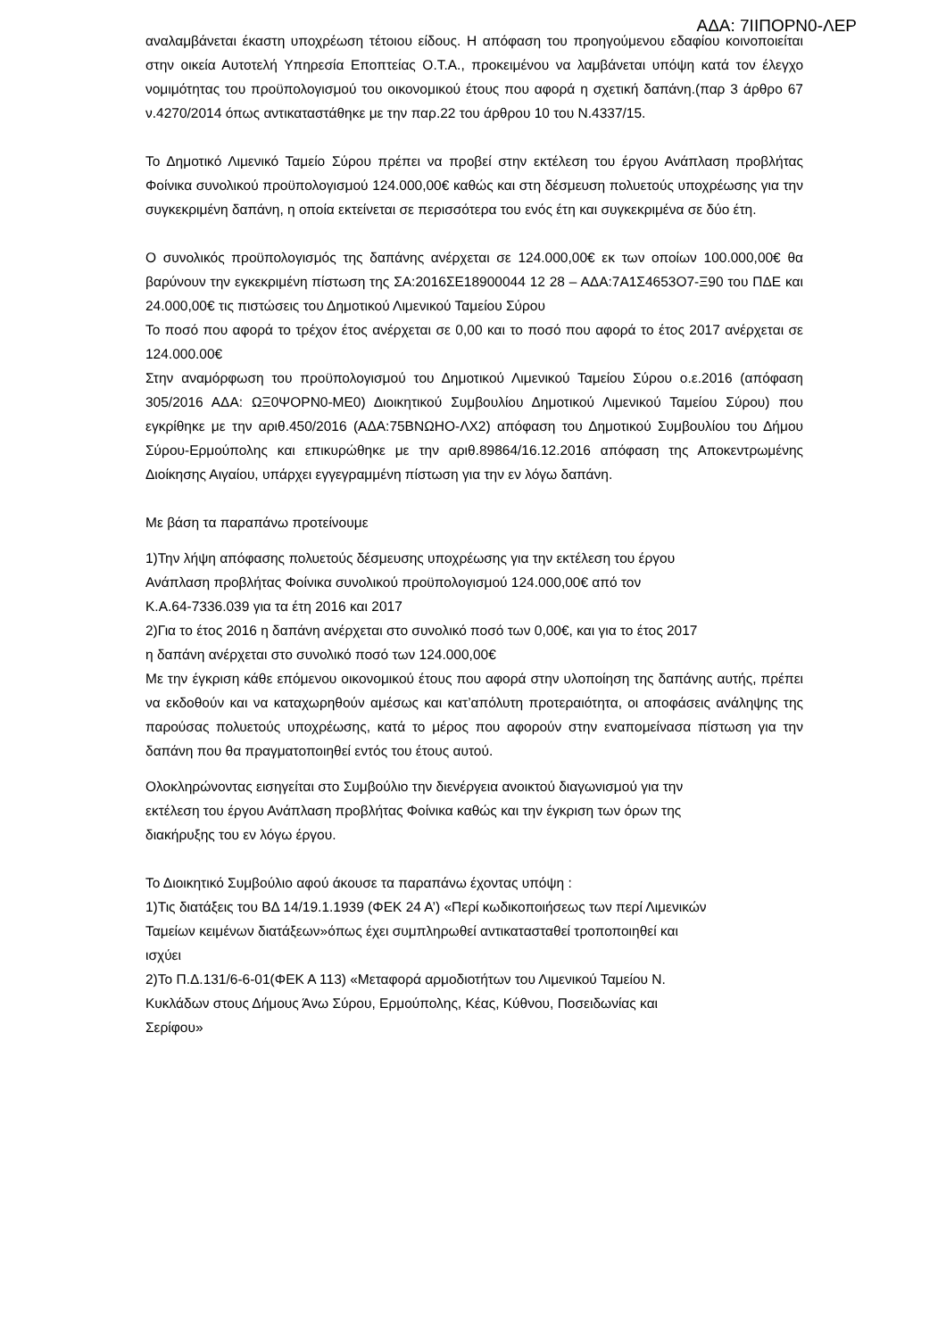ΑΔΑ: 7ΙΙΠΟΡΝ0-ΛΕΡ
αναλαμβάνεται έκαστη υποχρέωση τέτοιου είδους. Η απόφαση του προηγούμενου εδαφίου κοινοποιείται στην οικεία Αυτοτελή Υπηρεσία Εποπτείας Ο.Τ.Α., προκειμένου να λαμβάνεται υπόψη κατά τον έλεγχο νομιμότητας του προϋπολογισμού του οικονομικού έτους που αφορά η σχετική δαπάνη.(παρ 3 άρθρο 67 ν.4270/2014 όπως αντικαταστάθηκε με την παρ.22 του άρθρου 10 του Ν.4337/15.
Το Δημοτικό Λιμενικό Ταμείο Σύρου πρέπει να προβεί στην εκτέλεση του έργου Ανάπλαση προβλήτας Φοίνικα συνολικού προϋπολογισμού 124.000,00€ καθώς και στη δέσμευση πολυετούς υποχρέωσης για την συγκεκριμένη δαπάνη, η οποία εκτείνεται σε περισσότερα του ενός έτη και συγκεκριμένα σε δύο έτη.
Ο συνολικός προϋπολογισμός της δαπάνης ανέρχεται σε 124.000,00€ εκ των οποίων 100.000,00€ θα βαρύνουν την εγκεκριμένη πίστωση της ΣΑ:2016ΣΕ18900044 12 28 – ΑΔΑ:7Α1Σ4653Ο7-Ξ90 του ΠΔΕ και 24.000,00€ τις πιστώσεις του Δημοτικού Λιμενικού Ταμείου Σύρου
Το ποσό που αφορά το τρέχον έτος ανέρχεται σε 0,00 και το ποσό που αφορά το έτος 2017 ανέρχεται σε 124.000.00€
Στην αναμόρφωση του προϋπολογισμού του Δημοτικού Λιμενικού Ταμείου Σύρου ο.ε.2016 (απόφαση 305/2016 ΑΔΑ: ΩΞ0ΨΟΡΝ0-ΜΕ0) Διοικητικού Συμβουλίου Δημοτικού Λιμενικού Ταμείου Σύρου) που εγκρίθηκε με την αριθ.450/2016 (ΑΔΑ:75ΒΝΩΗΟ-ΛΧ2) απόφαση του Δημοτικού Συμβουλίου του Δήμου Σύρου-Ερμούπολης και επικυρώθηκε με την αριθ.89864/16.12.2016 απόφαση της Αποκεντρωμένης Διοίκησης Αιγαίου, υπάρχει εγγεγραμμένη πίστωση για την εν λόγω δαπάνη.
Με βάση τα παραπάνω προτείνουμε
1)Την λήψη απόφασης πολυετούς δέσμευσης υποχρέωσης για την εκτέλεση του έργου
Ανάπλαση προβλήτας Φοίνικα συνολικού προϋπολογισμού 124.000,00€ από τον
Κ.Α.64-7336.039 για τα έτη 2016 και 2017
2)Για το έτος 2016 η δαπάνη ανέρχεται στο συνολικό ποσό των 0,00€, και για το έτος 2017
η δαπάνη ανέρχεται στο συνολικό ποσό των 124.000,00€
Με την έγκριση κάθε επόμενου οικονομικού έτους που αφορά στην υλοποίηση της δαπάνης αυτής, πρέπει να εκδοθούν και να καταχωρηθούν αμέσως και κατ’απόλυτη προτεραιότητα, οι αποφάσεις ανάληψης της παρούσας πολυετούς υποχρέωσης, κατά το μέρος που αφορούν στην εναπομείνασα πίστωση για την δαπάνη που θα πραγματοποιηθεί εντός του έτους αυτού.
Ολοκληρώνοντας εισηγείται στο Συμβούλιο την διενέργεια ανοικτού διαγωνισμού για την
εκτέλεση του έργου Ανάπλαση προβλήτας Φοίνικα καθώς και την έγκριση των όρων της
διακήρυξης του εν λόγω έργου.
Το Διοικητικό Συμβούλιο αφού άκουσε τα παραπάνω έχοντας υπόψη :
1)Τις διατάξεις του ΒΔ 14/19.1.1939 (ΦΕΚ 24 Α’) «Περί κωδικοποιήσεως των περί Λιμενικών
Ταμείων κειμένων διατάξεων»όπως έχει συμπληρωθεί αντικατασταθεί τροποποιηθεί και
ισχύει
2)Το Π.Δ.131/6-6-01(ΦΕΚ Α 113) «Μεταφορά αρμοδιοτήτων του Λιμενικού Ταμείου Ν.
Κυκλάδων στους Δήμους Άνω Σύρου, Ερμούπολης, Κέας, Κύθνου, Ποσειδωνίας και
Σερίφου»